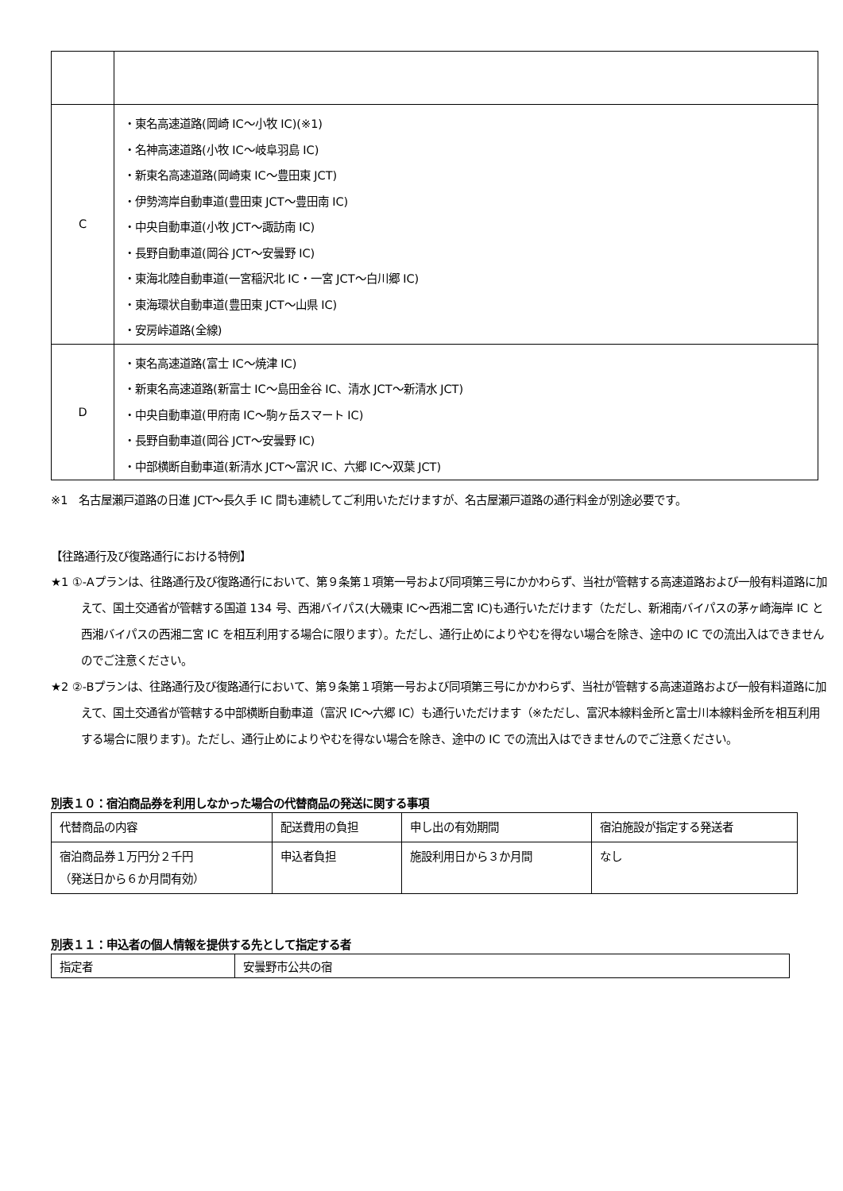| C | ・東名高速道路(岡崎 IC～小牧 IC)(※1) ・名神高速道路(小牧 IC～岐阜羽島 IC) ・新東名高速道路(岡崎東 IC～豊田東 JCT) ・伊勢湾岸自動車道(豊田東 JCT～豊田南 IC) ・中央自動車道(小牧 JCT～諏訪南 IC) ・長野自動車道(岡谷 JCT～安曇野 IC) ・東海北陸自動車道(一宮稲沢北 IC・一宮 JCT～白川郷 IC) ・東海環状自動車道(豊田東 JCT～山県 IC) ・安房峠道路(全線) |
| D | ・東名高速道路(富士 IC～焼津 IC) ・新東名高速道路(新富士 IC～島田金谷 IC、清水 JCT～新清水 JCT) ・中央自動車道(甲府南 IC～駒ヶ岳スマート IC) ・長野自動車道(岡谷 JCT～安曇野 IC) ・中部横断自動車道(新清水 JCT～富沢 IC、六郷 IC～双葉 JCT) |
※1　名古屋瀬戸道路の日進 JCT～長久手 IC 間も連続してご利用いただけますが、名古屋瀬戸道路の通行料金が別途必要です。
【往路通行及び復路通行における特例】
★1 ①-Aプランは、往路通行及び復路通行において、第９条第１項第一号および同項第三号にかかわらず、当社が管轄する高速道路および一般有料道路に加えて、国土交通省が管轄する国道 134 号、西湘バイパス(大磯東 IC～西湘二宮 IC)も通行いただけます（ただし、新湘南バイパスの茅ヶ崎海岸 IC と西湘バイパスの西湘二宮 IC を相互利用する場合に限ります）。ただし、通行止めによりやむを得ない場合を除き、途中の IC での流出入はできませんのでご注意ください。
★2 ②-Bプランは、往路通行及び復路通行において、第９条第１項第一号および同項第三号にかかわらず、当社が管轄する高速道路および一般有料道路に加えて、国土交通省が管轄する中部横断自動車道（富沢 IC～六郷 IC）も通行いただけます（※ただし、富沢本線料金所と富士川本線料金所を相互利用する場合に限ります)。ただし、通行止めによりやむを得ない場合を除き、途中の IC での流出入はできませんのでご注意ください。
別表１０：宿泊商品券を利用しなかった場合の代替商品の発送に関する事項
| 代替商品の内容 | 配送費用の負担 | 申し出の有効期間 | 宿泊施設が指定する発送者 |
| --- | --- | --- | --- |
| 宿泊商品券１万円分２千円 （発送日から６か月間有効） | 申込者負担 | 施設利用日から３か月間 | なし |
別表１１：申込者の個人情報を提供する先として指定する者
| 指定者 | 安曇野市公共の宿 |